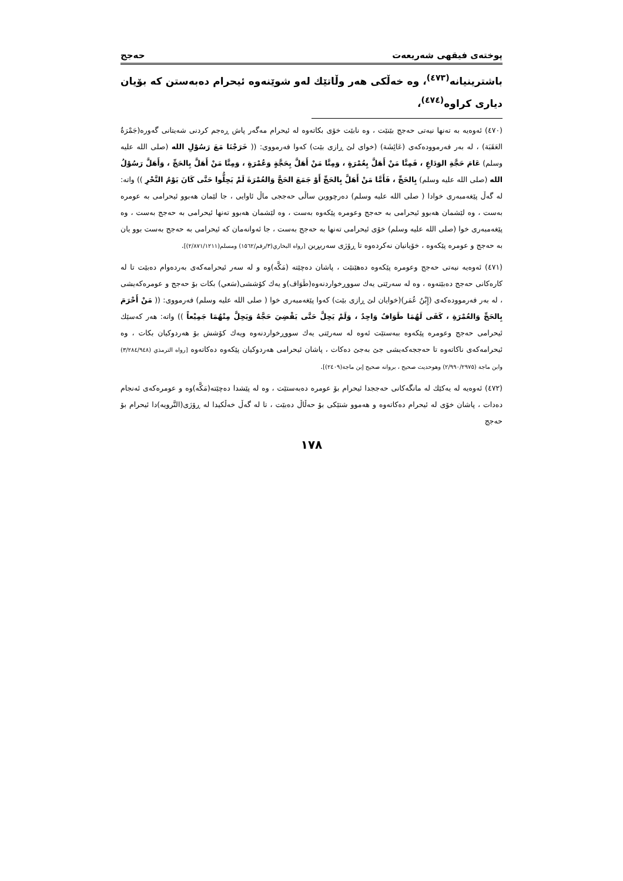پوختەی فیقهی شەریعەت حەجج
باشترینیانە<sup>(٤٧٣)</sup>، وە خەڵکی هەر وڵاتێك لەو شوێنەوە ئیحرام دەبەستن کە بۆیان دیاری کراوە<sup>(٤٧٤)</sup>،
(٤٧٠) ئەوەیە بە تەنها نیەتی حەجج بێنێت ، وە نابێت خۆی بکاتەوە لە ئیحرام مەگەر پاش ڕەجم کردنی شەیتانی گەورە(جَمْرَةُ العَقَبَة) ، لە بەر فەرموودەکەی (عَائِشَة) (خوای لێ ڕازی بێت) کەوا فەرمووی: (( خَرَجْنَا مَعَ رَسُوْلِ الله (صلی الله علیه وسلم) عَامَ حَجَّةِ الوَدَاعِ ، فَمِنَّا مَنْ أَهَلَّ بِعُمْرَةٍ ، وَمِنَّا مَنْ أَهَلَّ بِحَجَّةٍ وَعُمْرَةٍ ، وَمِنَّا مَنْ أَهَلَّ بِالحَجِّ ، وَأَهَلَّ رَسُوْلُ الله (صلی الله علیه وسلم) بِالحَجِّ ، فَأَمَّا مَنْ أَهَلَّ بِالحَجِّ أَوْ جَمَعَ الحَجَّ وَالعُمْرَةَ لَمْ يَحِلُّوا حَتَّى كَانَ يَوْمُ النَّحْرِ )) واتە: لە گەڵ پێغەمبەری خوادا ( صلی الله علیه وسلم) دەرچووین ساڵی حەججی ماڵ ئاوایی ، جا لێمان هەبوو ئیحرامی بە عومرە بەست ، وە لێشمان هەبوو ئیحرامی بە حەجج وعومرە پێکەوە بەست ، وە لێشمان هەبوو تەنها ئیحرامی بە حەجج بەست ، وە پێغەمبەری خوا (صلی الله علیه وسلم) خۆی ئیحرامی تەنها بە حەجج بەست ، جا ئەوانەمان کە ئیحرامی بە حەجج بەست بوو یان بە حەجج و عومرە پێکەوە ، خۆیانیان نەکردەوە تا ڕۆژی سەربڕین [رواه البخاري(٣/رقم/١٥٦٢) ومسلم(٢/٨٧١/١٢١١)].
(٤٧١) ئەوەیە نیەتی حەجج وعومرە پێکەوە دەهێنێت ، پاشان دەچێتە (مَكَّە)وە و لە سەر ئیحرامەکەی بەردەوام دەبێت تا لە کارەکانی حەجج دەبێتەوە ، وە لە سەرێتی یەك سووڕخواردنەوە(طَوَاف)و یەك کۆششی(سَعي) بکات بۆ حەجج و عومرەکەیشی ، لە بەر فەرموودەکەی (إِبْنُ عُمَر)(خوایان لێ ڕازی بێت) کەوا پێغەمبەری خوا ( صلی الله علیه وسلم) فەرمووی: (( مَنْ أَحْرَمَ بِالحَجِّ وَالعُمْرَةِ ، كَفَى لَهُمَا طَوَافٌ وَاحِدٌ ، وَلَمْ يَحِلَّ حَتَّى يَقْضِيَ حَجَّهُ وَيَحِلَّ مِنْهُمَا جَمِيْعاً )) واتە: هەر کەسێك ئیحرامی حەجج وعومرە پێکەوە ببەستێت ئەوە لە سەرێتی یەك سووڕخواردنەوە ویەك کۆشش بۆ هەردوکیان بکات ، وە ئیحرامەکەی ناکاتەوە تا حەججەکەیشی جێ بەجێ دەکات ، پاشان ئیحرامی هەردوکیان پێکەوە دەکاتەوە [رواه الترمذي (٣/٢٨٤/٩٤٨) وابن ماجة (٢/٩٩٠/٢٩٧٥) وهوحديث صحيح ، بروانە صحيح إبن ماجة(٢٤٠٩)].
(٤٧٢) ئەوەیە لە یەکێك لە مانگەکانی حەججدا ئیحرام بۆ عومرە دەبەستێت ، وە لە پێشدا دەچێتە(مَكَّە)وە و عومرەکەی ئەنجام دەدات ، پاشان خۆی لە ئیحرام دەکاتەوە و هەموو شتێکی بۆ حەڵاڵ دەبێت ، تا لە گەڵ خەڵکیدا لە ڕۆژی(التَّرويه)دا ئیحرام بۆ حەجج
١٧٨